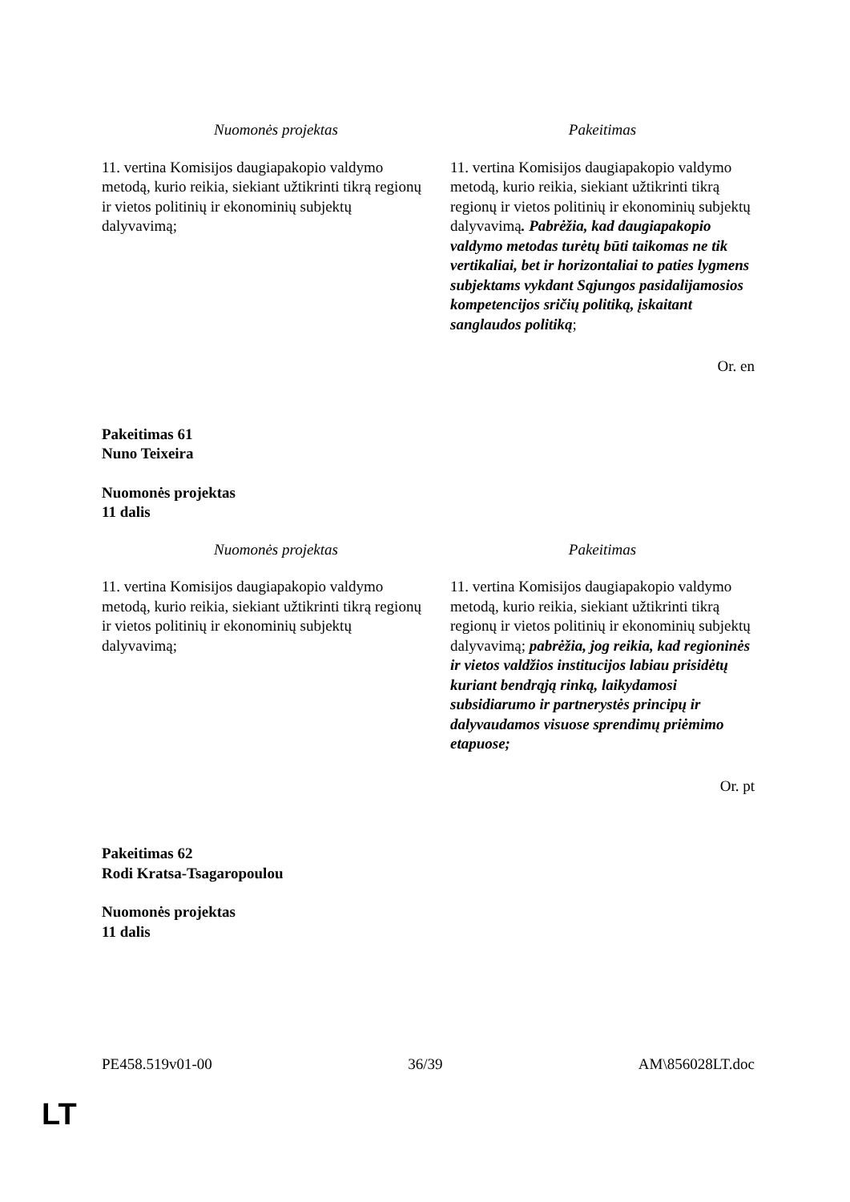| Nuomonės projektas | Pakeitimas |
| --- | --- |
| 11. vertina Komisijos daugiapakopio valdymo metodą, kurio reikia, siekiant užtikrinti tikrą regionų ir vietos politinių ir ekonominių subjektų dalyvavimą; | 11. vertina Komisijos daugiapakopio valdymo metodą, kurio reikia, siekiant užtikrinti tikrą regionų ir vietos politinių ir ekonominių subjektų dalyvavimą . Pabrėžia, kad daugiapakopio valdymo metodas turėtų būti taikomas ne tik vertikaliai, bet ir horizontaliai to paties lygmens subjektams vykdant Sąjungos pasidalijamosios kompetencijos sričių politiką, įskaitant sanglaudos politiką ; |
Or. en
Pakeitimas 61
Nuno Teixeira
Nuomonės projektas
11 dalis
| Nuomonės projektas | Pakeitimas |
| --- | --- |
| 11. vertina Komisijos daugiapakopio valdymo metodą, kurio reikia, siekiant užtikrinti tikrą regionų ir vietos politinių ir ekonominių subjektų dalyvavimą; | 11. vertina Komisijos daugiapakopio valdymo metodą, kurio reikia, siekiant užtikrinti tikrą regionų ir vietos politinių ir ekonominių subjektų dalyvavimą; pabrėžia, jog reikia, kad regioninės ir vietos valdžios institucijos labiau prisidėtų kuriant bendrąją rinką, laikydamosi subsidiarumo ir partnerystės principų ir dalyvaudamos visuose sprendimų priėmimo etapuose; |
Or. pt
Pakeitimas 62
Rodi Kratsa-Tsagaropoulou
Nuomonės projektas
11 dalis
PE458.519v01-00 36/39 AM\856028LT.doc
LT